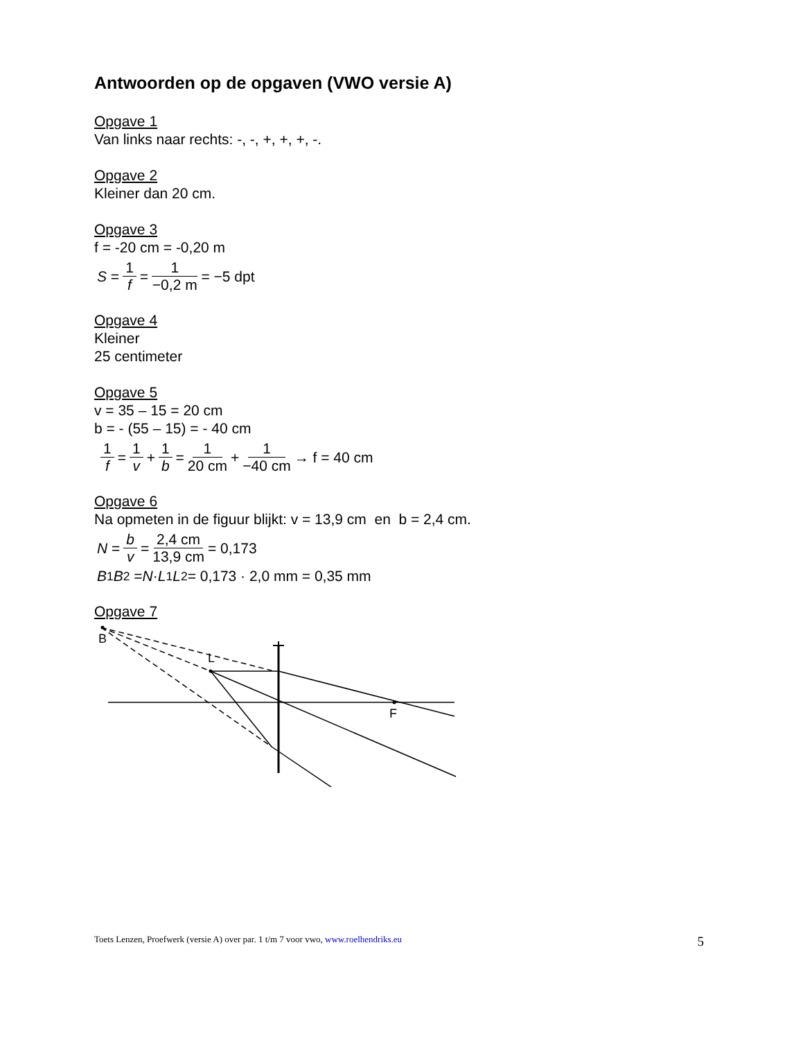Antwoorden op de opgaven (VWO versie A)
Opgave 1
Van links naar rechts: -, -, +, +, +, -.
Opgave 2
Kleiner dan 20 cm.
Opgave 3
f = -20 cm = -0,20 m
S = 1 f = 1 −0,2 m = −5 dpt
Opgave 4
Kleiner
25 centimeter
Opgave 5
v = 35 – 15 = 20 cm
b = - (55 – 15) = - 40 cm
1 f = 1 v + 1 b = 1 20 cm + 1 −40 cm → f = 40 cm
Opgave 6
Na opmeten in de figuur blijkt: v = 13,9 cm en b = 2,4 cm.
N = b v = 2,4 cm 13,9 cm = 0,173
B<sub>1</sub> B<sub>2</sub> = N · L<sub>1</sub> L<sub>2</sub> = 0,173 · 2,0 mm = 0,35 mm
Opgave 7
B
L
F
Toets Lenzen, Proefwerk (versie A) over par. 1 t/m 7 voor vwo, www.roelhendriks.eu 5